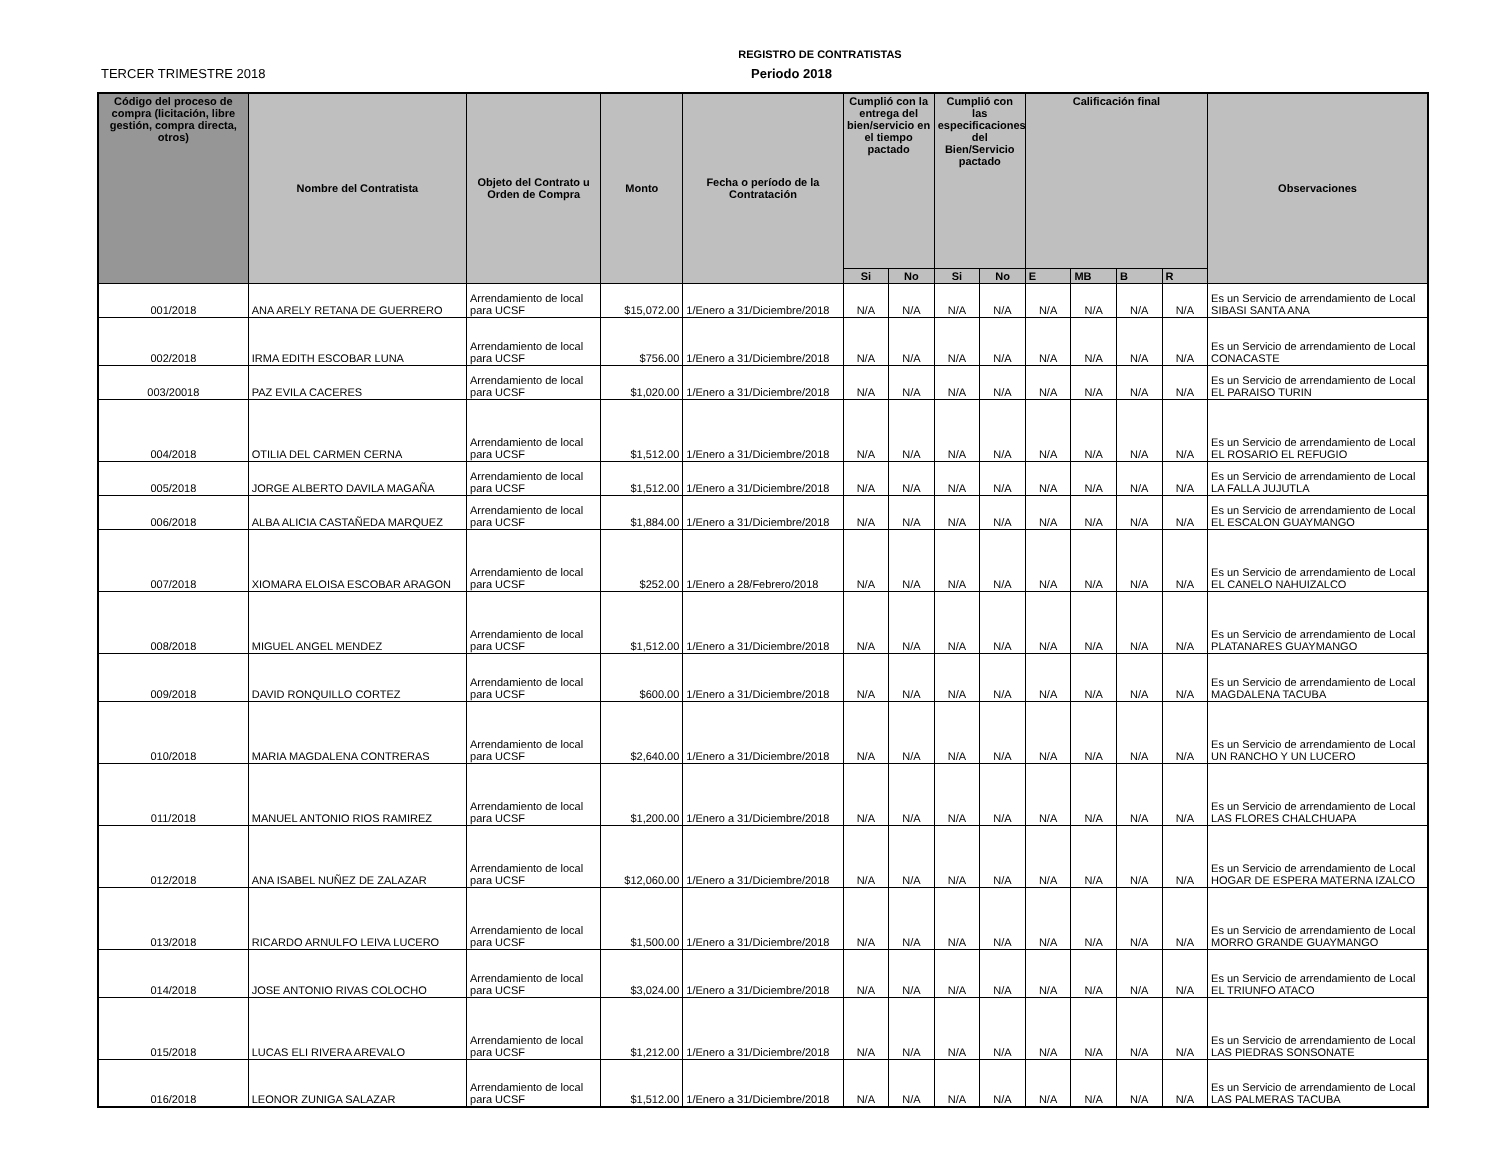REGISTRO DE CONTRATISTAS
TERCER TRIMESTRE 2018 Periodo 2018
| Código del proceso de compra (licitación, libre gestión, compra directa, otros) | Nombre del Contratista | Objeto del Contrato u Orden de Compra | Monto | Fecha o período de la Contratación | Cumplió con la entrega del bien/servicio en el tiempo pactado | | Cumplió con las especificaciones del Bien/Servicio pactado | | Calificación final | | | | Observaciones |
| --- | --- | --- | --- | --- | --- | --- | --- | --- | --- | --- | --- | --- | --- |
| | | | | | Si | No | Si | No | E | MB | B | R | |
| 001/2018 | ANA ARELY RETANA DE GUERRERO | Arrendamiento de local para UCSF | $15,072.00 | 1/Enero a 31/Diciembre/2018 | N/A | N/A | N/A | N/A | N/A | N/A | N/A | N/A | Es un Servicio de arrendamiento de Local SIBASI SANTA ANA |
| 002/2018 | IRMA EDITH ESCOBAR LUNA | Arrendamiento de local para UCSF | $756.00 | 1/Enero a 31/Diciembre/2018 | N/A | N/A | N/A | N/A | N/A | N/A | N/A | N/A | Es un Servicio de arrendamiento de Local CONACASTE |
| 003/20018 | PAZ EVILA CACERES | Arrendamiento de local para UCSF | $1,020.00 | 1/Enero a 31/Diciembre/2018 | N/A | N/A | N/A | N/A | N/A | N/A | N/A | N/A | Es un Servicio de arrendamiento de Local EL PARAISO TURIN |
| 004/2018 | OTILIA DEL CARMEN CERNA | Arrendamiento de local para UCSF | $1,512.00 | 1/Enero a 31/Diciembre/2018 | N/A | N/A | N/A | N/A | N/A | N/A | N/A | N/A | Es un Servicio de arrendamiento de Local EL ROSARIO EL REFUGIO |
| 005/2018 | JORGE ALBERTO DAVILA MAGAÑA | Arrendamiento de local para UCSF | $1,512.00 | 1/Enero a 31/Diciembre/2018 | N/A | N/A | N/A | N/A | N/A | N/A | N/A | N/A | Es un Servicio de arrendamiento de Local LA FALLA JUJUTLA |
| 006/2018 | ALBA ALICIA CASTAÑEDA MARQUEZ | Arrendamiento de local para UCSF | $1,884.00 | 1/Enero a 31/Diciembre/2018 | N/A | N/A | N/A | N/A | N/A | N/A | N/A | N/A | Es un Servicio de arrendamiento de Local EL ESCALON GUAYMANGO |
| 007/2018 | XIOMARA ELOISA ESCOBAR ARAGON | Arrendamiento de local para UCSF | $252.00 | 1/Enero a 28/Febrero/2018 | N/A | N/A | N/A | N/A | N/A | N/A | N/A | N/A | Es un Servicio de arrendamiento de Local EL CANELO NAHUIZALCO |
| 008/2018 | MIGUEL ANGEL MENDEZ | Arrendamiento de local para UCSF | $1,512.00 | 1/Enero a 31/Diciembre/2018 | N/A | N/A | N/A | N/A | N/A | N/A | N/A | N/A | Es un Servicio de arrendamiento de Local PLATANARES GUAYMANGO |
| 009/2018 | DAVID RONQUILLO CORTEZ | Arrendamiento de local para UCSF | $600.00 | 1/Enero a 31/Diciembre/2018 | N/A | N/A | N/A | N/A | N/A | N/A | N/A | N/A | Es un Servicio de arrendamiento de Local MAGDALENA TACUBA |
| 010/2018 | MARIA MAGDALENA CONTRERAS | Arrendamiento de local para UCSF | $2,640.00 | 1/Enero a 31/Diciembre/2018 | N/A | N/A | N/A | N/A | N/A | N/A | N/A | N/A | Es un Servicio de arrendamiento de Local UN RANCHO Y UN LUCERO |
| 011/2018 | MANUEL ANTONIO RIOS RAMIREZ | Arrendamiento de local para UCSF | $1,200.00 | 1/Enero a 31/Diciembre/2018 | N/A | N/A | N/A | N/A | N/A | N/A | N/A | N/A | Es un Servicio de arrendamiento de Local LAS FLORES CHALCHUAPA |
| 012/2018 | ANA ISABEL NUÑEZ DE ZALAZAR | Arrendamiento de local para UCSF | $12,060.00 | 1/Enero a 31/Diciembre/2018 | N/A | N/A | N/A | N/A | N/A | N/A | N/A | N/A | Es un Servicio de arrendamiento de Local HOGAR DE ESPERA MATERNA IZALCO |
| 013/2018 | RICARDO ARNULFO LEIVA LUCERO | Arrendamiento de local para UCSF | $1,500.00 | 1/Enero a 31/Diciembre/2018 | N/A | N/A | N/A | N/A | N/A | N/A | N/A | N/A | Es un Servicio de arrendamiento de Local MORRO GRANDE GUAYMANGO |
| 014/2018 | JOSE ANTONIO RIVAS COLOCHO | Arrendamiento de local para UCSF | $3,024.00 | 1/Enero a 31/Diciembre/2018 | N/A | N/A | N/A | N/A | N/A | N/A | N/A | N/A | Es un Servicio de arrendamiento de Local EL TRIUNFO ATACO |
| 015/2018 | LUCAS ELI RIVERA AREVALO | Arrendamiento de local para UCSF | $1,212.00 | 1/Enero a 31/Diciembre/2018 | N/A | N/A | N/A | N/A | N/A | N/A | N/A | N/A | Es un Servicio de arrendamiento de Local LAS PIEDRAS SONSONATE |
| 016/2018 | LEONOR ZUNIGA SALAZAR | Arrendamiento de local para UCSF | $1,512.00 | 1/Enero a 31/Diciembre/2018 | N/A | N/A | N/A | N/A | N/A | N/A | N/A | N/A | Es un Servicio de arrendamiento de Local LAS PALMERAS TACUBA |